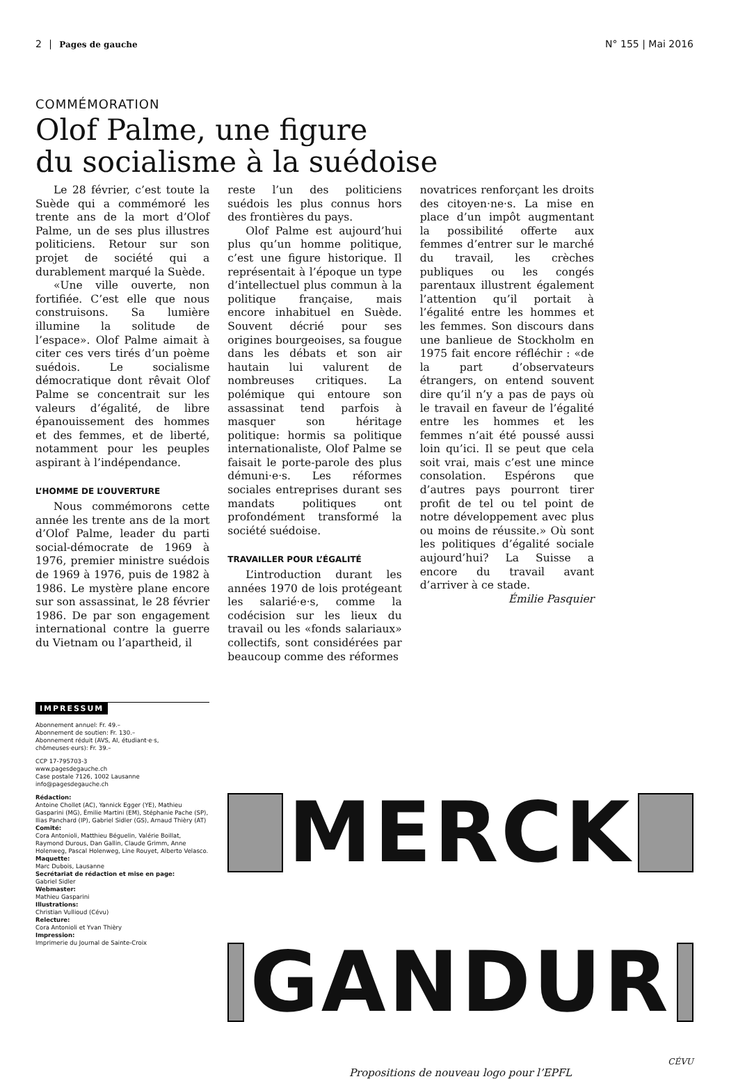2 Pages de gauche N° 155 | Mai 2016
COMMÉMORATION
Olof Palme, une figure
du socialisme à la suédoise
Le 28 février, c’est toute la Suède qui a commémoré les trente ans de la mort d’Olof Palme, un de ses plus illustres politiciens. Retour sur son projet de société qui a durablement marqué la Suède.
«Une ville ouverte, non fortifiée. C’est elle que nous construisons. Sa lumière illumine la solitude de l’espace». Olof Palme aimait à citer ces vers tirés d’un poème suédois. Le socialisme démocratique dont rêvait Olof Palme se concentrait sur les valeurs d’égalité, de libre épanouissement des hommes et des femmes, et de liberté, notamment pour les peuples aspirant à l’indépendance.
L’HOMME DE L’OUVERTURE
Nous commémorons cette année les trente ans de la mort d’Olof Palme, leader du parti social-démocrate de 1969 à 1976, premier ministre suédois de 1969 à 1976, puis de 1982 à 1986. Le mystère plane encore sur son assassinat, le 28 février 1986. De par son engagement international contre la guerre du Vietnam ou l’apartheid, il
reste l’un des politiciens suédois les plus connus hors des frontières du pays.
Olof Palme est aujourd’hui plus qu’un homme politique, c’est une figure historique. Il représentait à l’époque un type d’intellectuel plus commun à la politique française, mais encore inhabituel en Suède. Souvent décrié pour ses origines bourgeoises, sa fougue dans les débats et son air hautain lui valurent de nombreuses critiques. La polémique qui entoure son assassinat tend parfois à masquer son héritage politique: hormis sa politique internationaliste, Olof Palme se faisait le porte-parole des plus démuni·e·s. Les réformes sociales entreprises durant ses mandats politiques ont profondément transformé la société suédoise.
TRAVAILLER POUR L’ÉGALITÉ
L’introduction durant les années 1970 de lois protégeant les salarié·e·s, comme la codécision sur les lieux du travail ou les «fonds salariaux» collectifs, sont considérées par beaucoup comme des réformes
novatrices renforçant les droits des citoyen·ne·s. La mise en place d’un impôt augmentant la possibilité offerte aux femmes d’entrer sur le marché du travail, les crèches publiques ou les congés parentaux illustrent également l’attention qu’il portait à l’égalité entre les hommes et les femmes. Son discours dans une banlieue de Stockholm en 1975 fait encore réfléchir : «de la part d’observateurs étrangers, on entend souvent dire qu’il n’y a pas de pays où le travail en faveur de l’égalité entre les hommes et les femmes n’ait été poussé aussi loin qu’ici. Il se peut que cela soit vrai, mais c’est une mince consolation. Espérons que d’autres pays pourront tirer profit de tel ou tel point de notre développement avec plus ou moins de réussite.» Où sont les politiques d’égalité sociale aujourd’hui? La Suisse a encore du travail avant d’arriver à ce stade.
Émilie Pasquier
IMPRESSUM
Abonnement annuel: Fr. 49.–
Abonnement de soutien: Fr. 130.–
Abonnement réduit (AVS, AI, étudiant·e·s, chômeuses·eurs): Fr. 39.–
CCP 17-795703-3
www.pagesdegauche.ch
Case postale 7126, 1002 Lausanne
info@pagesdegauche.ch
Rédaction:
Antoine Chollet (AC), Yannick Egger (YE), Mathieu Gasparini (MG), Émilie Martini (EM), Stéphanie Pache (SP), Ilias Panchard (IP), Gabriel Sidler (GS), Arnaud Thièry (AT)
Comité:
Cora Antonioli, Matthieu Béguelin, Valérie Boillat, Raymond Durous, Dan Gallin, Claude Grimm, Anne Holenweg, Pascal Holenweg, Line Rouyet, Alberto Velasco.
Maquette:
Marc Dubois, Lausanne
Secrétariat de rédaction et mise en page:
Gabriel Sidler
Webmaster:
Mathieu Gasparini
Illustrations:
Christian Vullioud (Cévu)
Relecture:
Cora Antonioli et Yvan Thièry
Impression:
Imprimerie du Journal de Sainte-Croix
MERCK
GANDUR
CÉVU
Propositions de nouveau logo pour l’EPFL